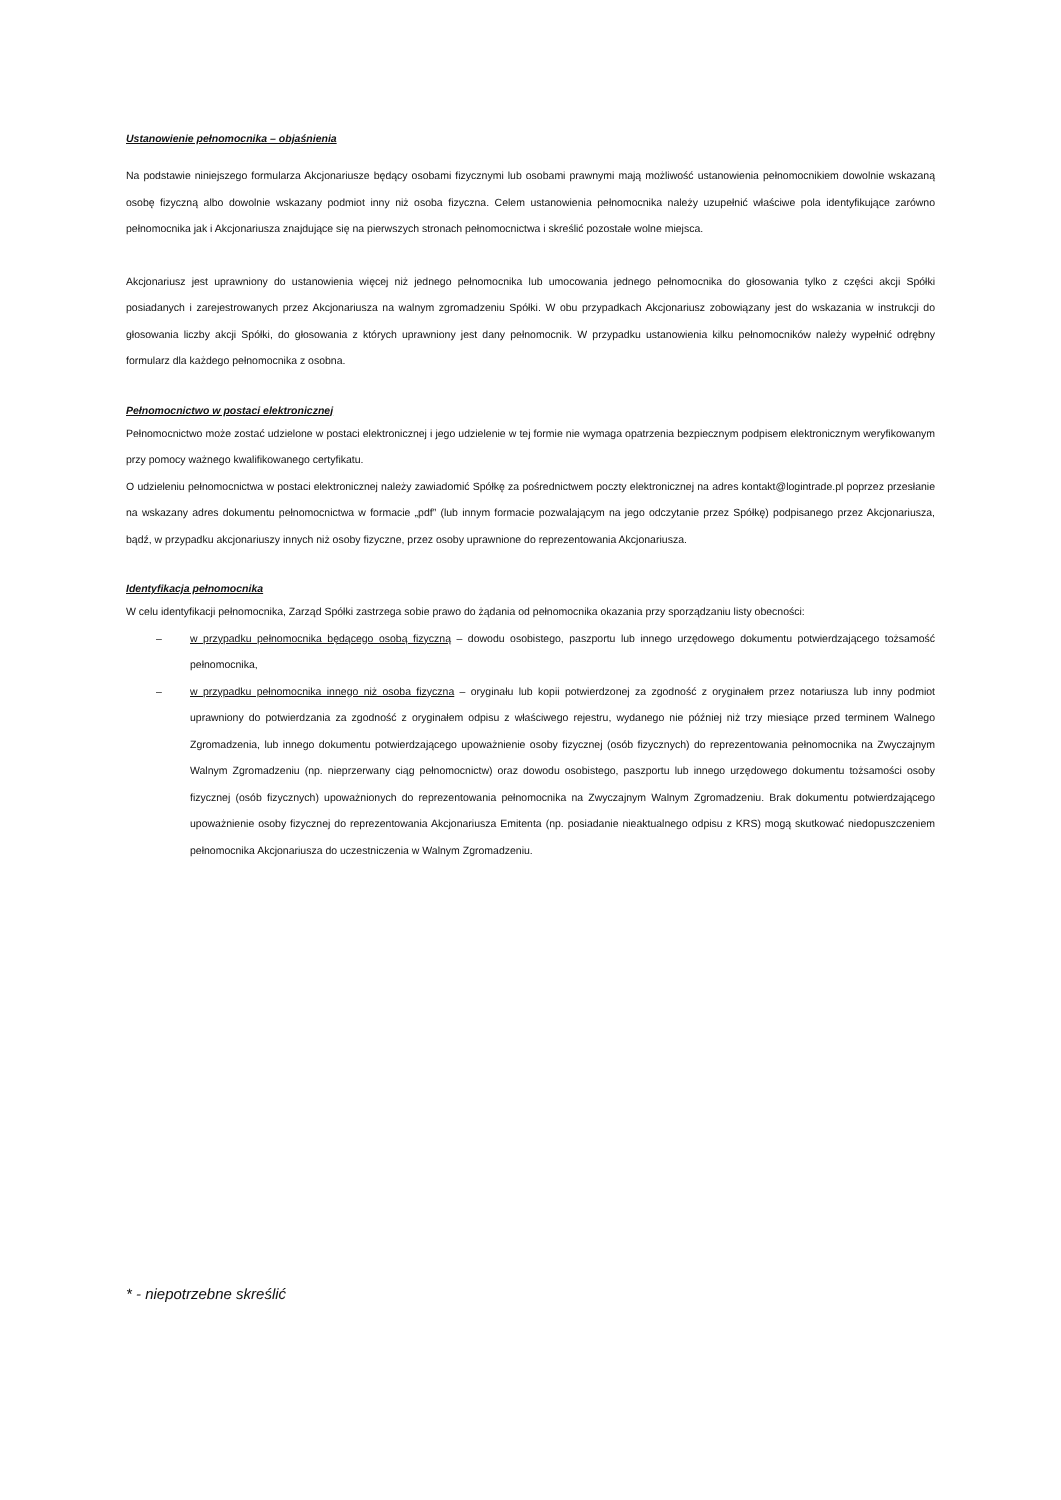Ustanowienie pełnomocnika – objaśnienia
Na podstawie niniejszego formularza Akcjonariusze będący osobami fizycznymi lub osobami prawnymi mają możliwość ustanowienia pełnomocnikiem dowolnie wskazaną osobę fizyczną albo dowolnie wskazany podmiot inny niż osoba fizyczna. Celem ustanowienia pełnomocnika należy uzupełnić właściwe pola identyfikujące zarówno pełnomocnika jak i Akcjonariusza znajdujące się na pierwszych stronach pełnomocnictwa i skreślić pozostałe wolne miejsca.
Akcjonariusz jest uprawniony do ustanowienia więcej niż jednego pełnomocnika lub umocowania jednego pełnomocnika do głosowania tylko z części akcji Spółki posiadanych i zarejestrowanych przez Akcjonariusza na walnym zgromadzeniu Spółki. W obu przypadkach Akcjonariusz zobowiązany jest do wskazania w instrukcji do głosowania liczby akcji Spółki, do głosowania z których uprawniony jest dany pełnomocnik. W przypadku ustanowienia kilku pełnomocników należy wypełnić odrębny formularz dla każdego pełnomocnika z osobna.
Pełnomocnictwo w postaci elektronicznej
Pełnomocnictwo może zostać udzielone w postaci elektronicznej i jego udzielenie w tej formie nie wymaga opatrzenia bezpiecznym podpisem elektronicznym weryfikowanym przy pomocy ważnego kwalifikowanego certyfikatu.
O udzieleniu pełnomocnictwa w postaci elektronicznej należy zawiadomić Spółkę za pośrednictwem poczty elektronicznej na adres kontakt@logintrade.pl poprzez przesłanie na wskazany adres dokumentu pełnomocnictwa w formacie „pdf” (lub innym formacie pozwalającym na jego odczytanie przez Spółkę) podpisanego przez Akcjonariusza, bądź, w przypadku akcjonariuszy innych niż osoby fizyczne, przez osoby uprawnione do reprezentowania Akcjonariusza.
Identyfikacja pełnomocnika
W celu identyfikacji pełnomocnika, Zarząd Spółki zastrzega sobie prawo do żądania od pełnomocnika okazania przy sporządzaniu listy obecności:
– w przypadku pełnomocnika będącego osobą fizyczną – dowodu osobistego, paszportu lub innego urzędowego dokumentu potwierdzającego tożsamość pełnomocnika,
– w przypadku pełnomocnika innego niż osoba fizyczna – oryginału lub kopii potwierdzonej za zgodność z oryginałem przez notariusza lub inny podmiot uprawniony do potwierdzania za zgodność z oryginałem odpisu z właściwego rejestru, wydanego nie później niż trzy miesiące przed terminem Walnego Zgromadzenia, lub innego dokumentu potwierdzającego upoważnienie osoby fizycznej (osób fizycznych) do reprezentowania pełnomocnika na Zwyczajnym Walnym Zgromadzeniu (np. nieprzerwany ciąg pełnomocnictw) oraz dowodu osobistego, paszportu lub innego urzędowego dokumentu tożsamości osoby fizycznej (osób fizycznych) upoważnionych do reprezentowania pełnomocnika na Zwyczajnym Walnym Zgromadzeniu. Brak dokumentu potwierdzającego upoważnienie osoby fizycznej do reprezentowania Akcjonariusza Emitenta (np. posiadanie nieaktualnego odpisu z KRS) mogą skutkować niedopuszczeniem pełnomocnika Akcjonariusza do uczestniczenia w Walnym Zgromadzeniu.
* - niepotrzebne skreślić